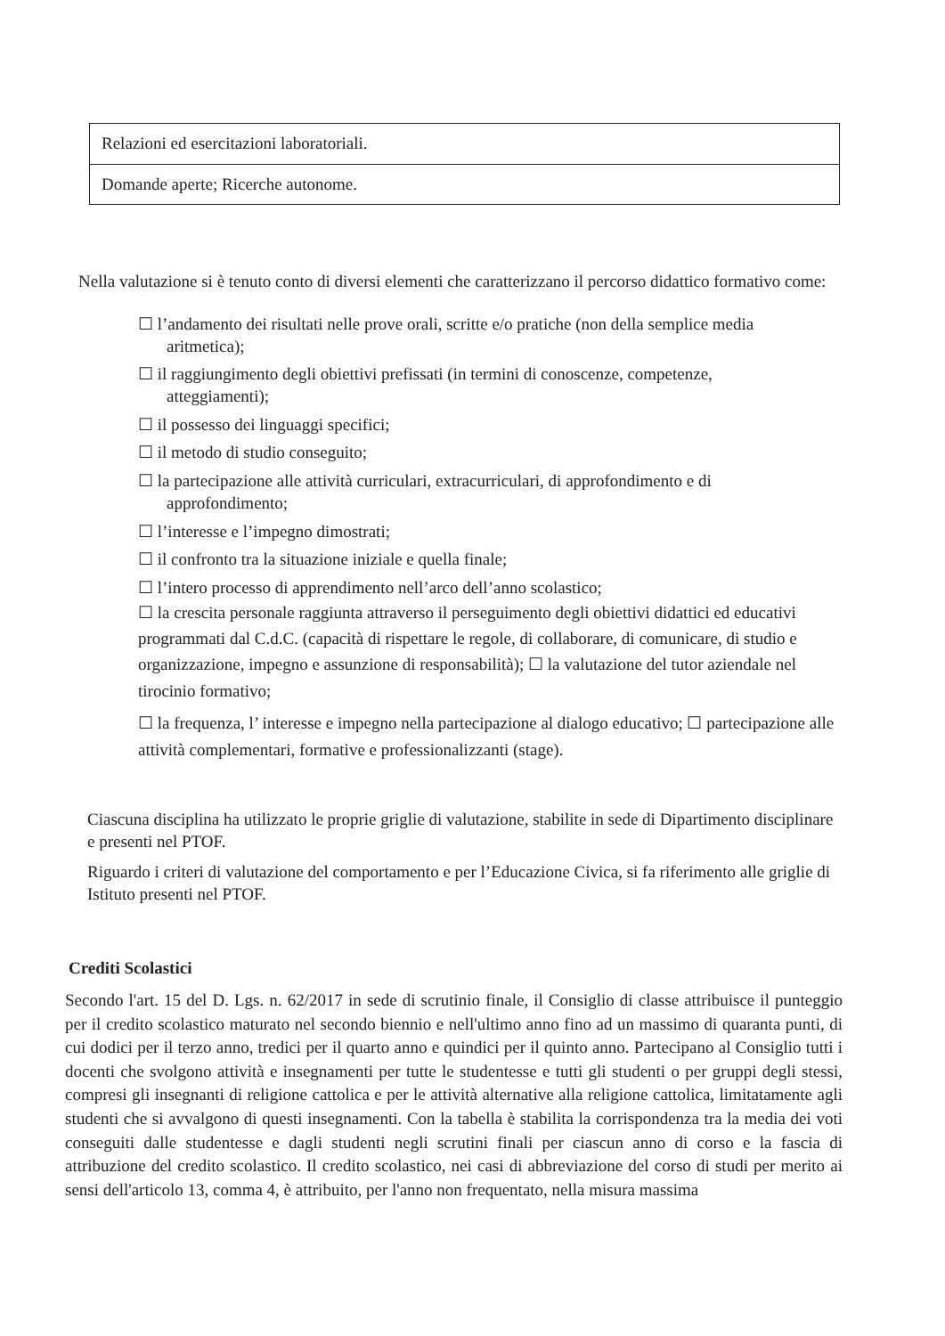| Relazioni ed esercitazioni laboratoriali. |
| Domande aperte; Ricerche autonome. |
Nella valutazione si è tenuto conto di diversi elementi che caratterizzano il percorso didattico formativo come:
☐ l’andamento dei risultati nelle prove orali, scritte e/o pratiche (non della semplice media
aritmetica);
☐ il raggiungimento degli obiettivi prefissati (in termini di conoscenze, competenze,
atteggiamenti);
☐ il possesso dei linguaggi specifici;
☐ il metodo di studio conseguito;
☐ la partecipazione alle attività curriculari, extracurriculari, di approfondimento e di
approfondimento;
☐ l’interesse e l’impegno dimostrati;
☐ il confronto tra la situazione iniziale e quella finale;
☐ l’intero processo di apprendimento nell’arco dell’anno scolastico;
☐ la crescita personale raggiunta attraverso il perseguimento degli obiettivi didattici ed educativi programmati dal C.d.C. (capacità di rispettare le regole, di collaborare, di comunicare, di studio e organizzazione, impegno e assunzione di responsabilità); ☐ la valutazione del tutor aziendale nel tirocinio formativo;
☐ la frequenza, l’ interesse e impegno nella partecipazione al dialogo educativo; ☐ partecipazione alle attività complementari, formative e professionalizzanti (stage).
Ciascuna disciplina ha utilizzato le proprie griglie di valutazione, stabilite in sede di Dipartimento disciplinare e presenti nel PTOF.
Riguardo i criteri di valutazione del comportamento e per l’Educazione Civica, si fa riferimento alle griglie di Istituto presenti nel PTOF.
Crediti Scolastici
Secondo l'art. 15 del D. Lgs. n. 62/2017 in sede di scrutinio finale, il Consiglio di classe attribuisce il punteggio per il credito scolastico maturato nel secondo biennio e nell'ultimo anno fino ad un massimo di quaranta punti, di cui dodici per il terzo anno, tredici per il quarto anno e quindici per il quinto anno. Partecipano al Consiglio tutti i docenti che svolgono attività e insegnamenti per tutte le studentesse e tutti gli studenti o per gruppi degli stessi, compresi gli insegnanti di religione cattolica e per le attività alternative alla religione cattolica, limitatamente agli studenti che si avvalgono di questi insegnamenti. Con la tabella è stabilita la corrispondenza tra la media dei voti conseguiti dalle studentesse e dagli studenti negli scrutini finali per ciascun anno di corso e la fascia di attribuzione del credito scolastico. Il credito scolastico, nei casi di abbreviazione del corso di studi per merito ai sensi dell'articolo 13, comma 4, è attribuito, per l'anno non frequentato, nella misura massima